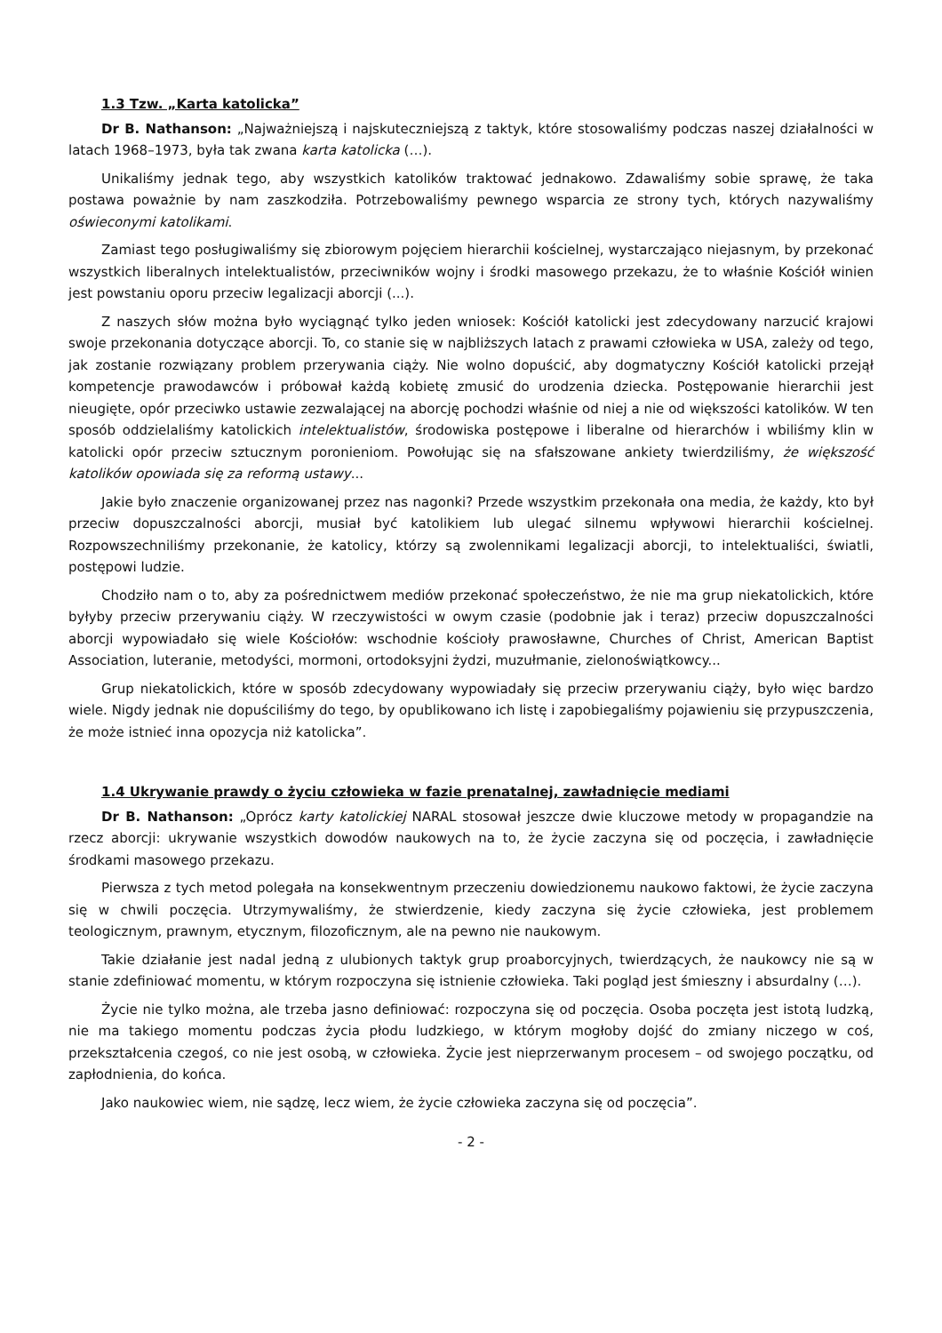1.3 Tzw. „Karta katolicka”
Dr B. Nathanson: „Najważniejszą i najskuteczniejszą z taktyk, które stosowaliśmy podczas naszej działalności w latach 1968–1973, była tak zwana karta katolicka (…).
Unikaliśmy jednak tego, aby wszystkich katolików traktować jednakowo. Zdawaliśmy sobie sprawę, że taka postawa poważnie by nam zaszkodziła. Potrzebowaliśmy pewnego wsparcia ze strony tych, których nazywaliśmy oświeconymi katolikami.
Zamiast tego posługiwaliśmy się zbiorowym pojęciem hierarchii kościelnej, wystarczająco niejasnym, by przekonać wszystkich liberalnych intelektualistów, przeciwników wojny i środki masowego przekazu, że to właśnie Kościół winien jest powstaniu oporu przeciw legalizacji aborcji (...).
Z naszych słów można było wyciągnąć tylko jeden wniosek: Kościół katolicki jest zdecydowany narzucić krajowi swoje przekonania dotyczące aborcji. To, co stanie się w najbliższych latach z prawami człowieka w USA, zależy od tego, jak zostanie rozwiązany problem przerywania ciąży. Nie wolno dopuścić, aby dogmatyczny Kościół katolicki przejął kompetencje prawodawców i próbował każdą kobietę zmusić do urodzenia dziecka. Postępowanie hierarchii jest nieugięte, opór przeciwko ustawie zezwalającej na aborcję pochodzi właśnie od niej a nie od większości katolików. W ten sposób oddzielaliśmy katolickich intelektualistów, środowiska postępowe i liberalne od hierarchów i wbiliśmy klin w katolicki opór przeciw sztucznym poronieniom. Powołując się na sfałszowane ankiety twierdziliśmy, że większość katolików opowiada się za reformą ustawy...
Jakie było znaczenie organizowanej przez nas nagonki? Przede wszystkim przekonała ona media, że każdy, kto był przeciw dopuszczalności aborcji, musiał być katolikiem lub ulegać silnemu wpływowi hierarchii kościelnej. Rozpowszechniliśmy przekonanie, że katolicy, którzy są zwolennikami legalizacji aborcji, to intelektualiści, światli, postępowi ludzie.
Chodziło nam o to, aby za pośrednictwem mediów przekonać społeczeństwo, że nie ma grup niekatolickich, które byłyby przeciw przerywaniu ciąży. W rzeczywistości w owym czasie (podobnie jak i teraz) przeciw dopuszczalności aborcji wypowiadało się wiele Kościołów: wschodnie kościoły prawosławne, Churches of Christ, American Baptist Association, luteranie, metodyści, mormoni, ortodoksyjni żydzi, muzułmanie, zielonoświątkowcy...
Grup niekatolickich, które w sposób zdecydowany wypowiadały się przeciw przerywaniu ciąży, było więc bardzo wiele. Nigdy jednak nie dopuściliśmy do tego, by opublikowano ich listę i zapobiegaliśmy pojawieniu się przypuszczenia, że może istnieć inna opozycja niż katolicka”.
1.4 Ukrywanie prawdy o życiu człowieka w fazie prenatalnej, zawładnięcie mediami
Dr B. Nathanson: „Oprócz karty katolickiej NARAL stosował jeszcze dwie kluczowe metody w propagandzie na rzecz aborcji: ukrywanie wszystkich dowodów naukowych na to, że życie zaczyna się od poczęcia, i zawładnięcie środkami masowego przekazu.
Pierwsza z tych metod polegała na konsekwentnym przeczeniu dowiedzionemu naukowo faktowi, że życie zaczyna się w chwili poczęcia. Utrzymywaliśmy, że stwierdzenie, kiedy zaczyna się życie człowieka, jest problemem teologicznym, prawnym, etycznym, filozoficznym, ale na pewno nie naukowym.
Takie działanie jest nadal jedną z ulubionych taktyk grup proaborcyjnych, twierdzących, że naukowcy nie są w stanie zdefiniować momentu, w którym rozpoczyna się istnienie człowieka. Taki pogląd jest śmieszny i absurdalny (…).
Życie nie tylko można, ale trzeba jasno definiować: rozpoczyna się od poczęcia. Osoba poczęta jest istotą ludzką, nie ma takiego momentu podczas życia płodu ludzkiego, w którym mogłoby dojść do zmiany niczego w coś, przekształcenia czegoś, co nie jest osobą, w człowieka. Życie jest nieprzerwanym procesem – od swojego początku, od zapłodnienia, do końca.
Jako naukowiec wiem, nie sądzę, lecz wiem, że życie człowieka zaczyna się od poczęcia”.
- 2 -